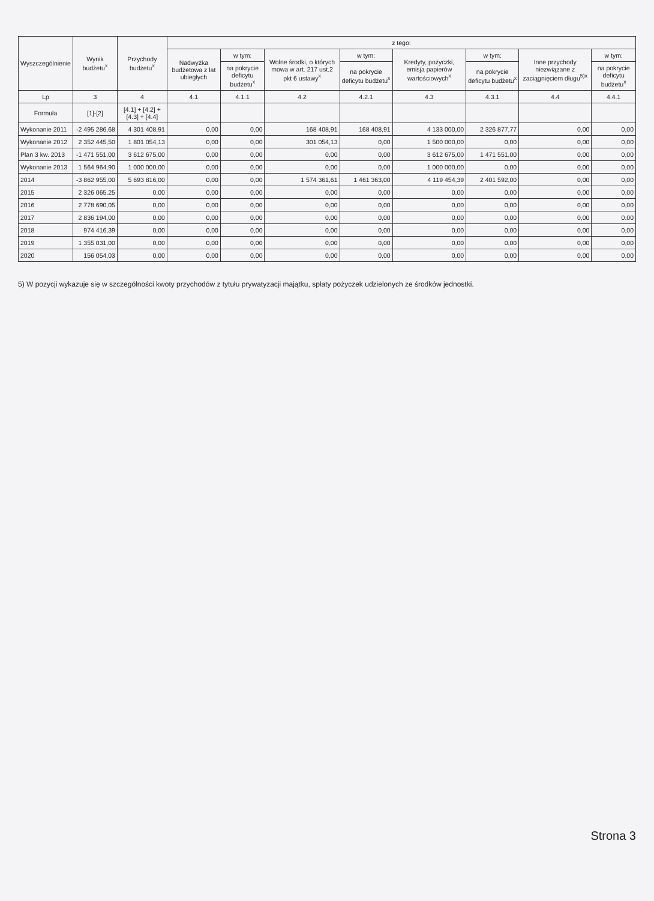| Wyszczególnienie | Wynik budżetu<sup>x</sup> | Przychody budżetu<sup>x</sup> | z tego: | | | | | | | |
| --- | --- | --- | --- | --- | --- | --- | --- | --- | --- | --- |
| | | | Nadwyżka budżetowa z lat ubiegłych | w tym: | Wolne środki, o których mowa w art. 217 ust.2 pkt 6 ustawy<sup>x</sup> | w tym: | Kredyty, pożyczki, emisja papierów wartościowych<sup>x</sup> | w tym: | Inne przychody niezwiązane z zaciągnięciem długu<sup>5)x</sup> | w tym: |
| | | | | na pokrycie deficytu budżetu<sup>x</sup> | | na pokrycie deficytu budżetu<sup>x</sup> | | na pokrycie deficytu budżetu<sup>x</sup> | | na pokrycie deficytu budżetu<sup>x</sup> |
| Lp | 3 | 4 | 4.1 | 4.1.1 | 4.2 | 4.2.1 | 4.3 | 4.3.1 | 4.4 | 4.4.1 |
| Formuła | [1]-[2] | [4.1] + [4.2] + [4.3] + [4.4] | | | | | | | | |
| Wykonanie 2011 | -2 495 286,68 | 4 301 408,91 | 0,00 | 0,00 | 168 408,91 | 168 408,91 | 4 133 000,00 | 2 326 877,77 | 0,00 | 0,00 |
| Wykonanie 2012 | 2 352 445,50 | 1 801 054,13 | 0,00 | 0,00 | 301 054,13 | 0,00 | 1 500 000,00 | 0,00 | 0,00 | 0,00 |
| Plan 3 kw. 2013 | -1 471 551,00 | 3 612 675,00 | 0,00 | 0,00 | 0,00 | 0,00 | 3 612 675,00 | 1 471 551,00 | 0,00 | 0,00 |
| Wykonanie 2013 | 1 564 964,90 | 1 000 000,00 | 0,00 | 0,00 | 0,00 | 0,00 | 1 000 000,00 | 0,00 | 0,00 | 0,00 |
| 2014 | -3 862 955,00 | 5 693 816,00 | 0,00 | 0,00 | 1 574 361,61 | 1 461 363,00 | 4 119 454,39 | 2 401 592,00 | 0,00 | 0,00 |
| 2015 | 2 326 065,25 | 0,00 | 0,00 | 0,00 | 0,00 | 0,00 | 0,00 | 0,00 | 0,00 | 0,00 |
| 2016 | 2 778 690,05 | 0,00 | 0,00 | 0,00 | 0,00 | 0,00 | 0,00 | 0,00 | 0,00 | 0,00 |
| 2017 | 2 836 194,00 | 0,00 | 0,00 | 0,00 | 0,00 | 0,00 | 0,00 | 0,00 | 0,00 | 0,00 |
| 2018 | 974 416,39 | 0,00 | 0,00 | 0,00 | 0,00 | 0,00 | 0,00 | 0,00 | 0,00 | 0,00 |
| 2019 | 1 355 031,00 | 0,00 | 0,00 | 0,00 | 0,00 | 0,00 | 0,00 | 0,00 | 0,00 | 0,00 |
| 2020 | 156 054,03 | 0,00 | 0,00 | 0,00 | 0,00 | 0,00 | 0,00 | 0,00 | 0,00 | 0,00 |
5) W pozycji wykazuje się w szczególności kwoty przychodów z tytułu prywatyzacji majątku, spłaty pożyczek udzielonych ze środków jednostki.
Strona 3